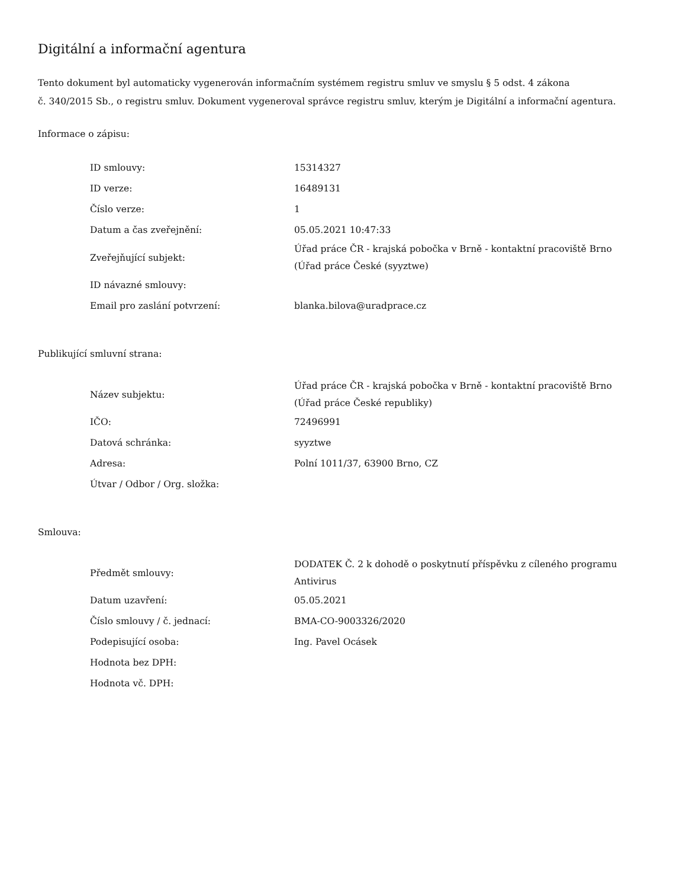Digitální a informační agentura
Tento dokument byl automaticky vygenerován informačním systémem registru smluv ve smyslu § 5 odst. 4 zákona
č. 340/2015 Sb., o registru smluv. Dokument vygeneroval správce registru smluv, kterým je Digitální a informační agentura.
Informace o zápisu:
| ID smlouvy: | 15314327 |
| ID verze: | 16489131 |
| Číslo verze: | 1 |
| Datum a čas zveřejnění: | 05.05.2021 10:47:33 |
| Zveřejňující subjekt: | Úřad práce ČR - krajská pobočka v Brně - kontaktní pracoviště Brno (Úřad práce České (syyztwe) |
| ID návazné smlouvy: | |
| Email pro zaslání potvrzení: | blanka.bilova@uradprace.cz |
Publikující smluvní strana:
| Název subjektu: | Úřad práce ČR - krajská pobočka v Brně - kontaktní pracoviště Brno (Úřad práce České republiky) |
| IČO: | 72496991 |
| Datová schránka: | syyztwe |
| Adresa: | Polní 1011/37, 63900 Brno, CZ |
| Útvar / Odbor / Org. složka: | |
Smlouva:
| Předmět smlouvy: | DODATEK Č. 2 k dohodě o poskytnutí příspěvku z cíleného programu Antivirus |
| Datum uzavření: | 05.05.2021 |
| Číslo smlouvy / č. jednací: | BMA-CO-9003326/2020 |
| Podepisující osoba: | Ing. Pavel Ocásek |
| Hodnota bez DPH: | |
| Hodnota vč. DPH: | |